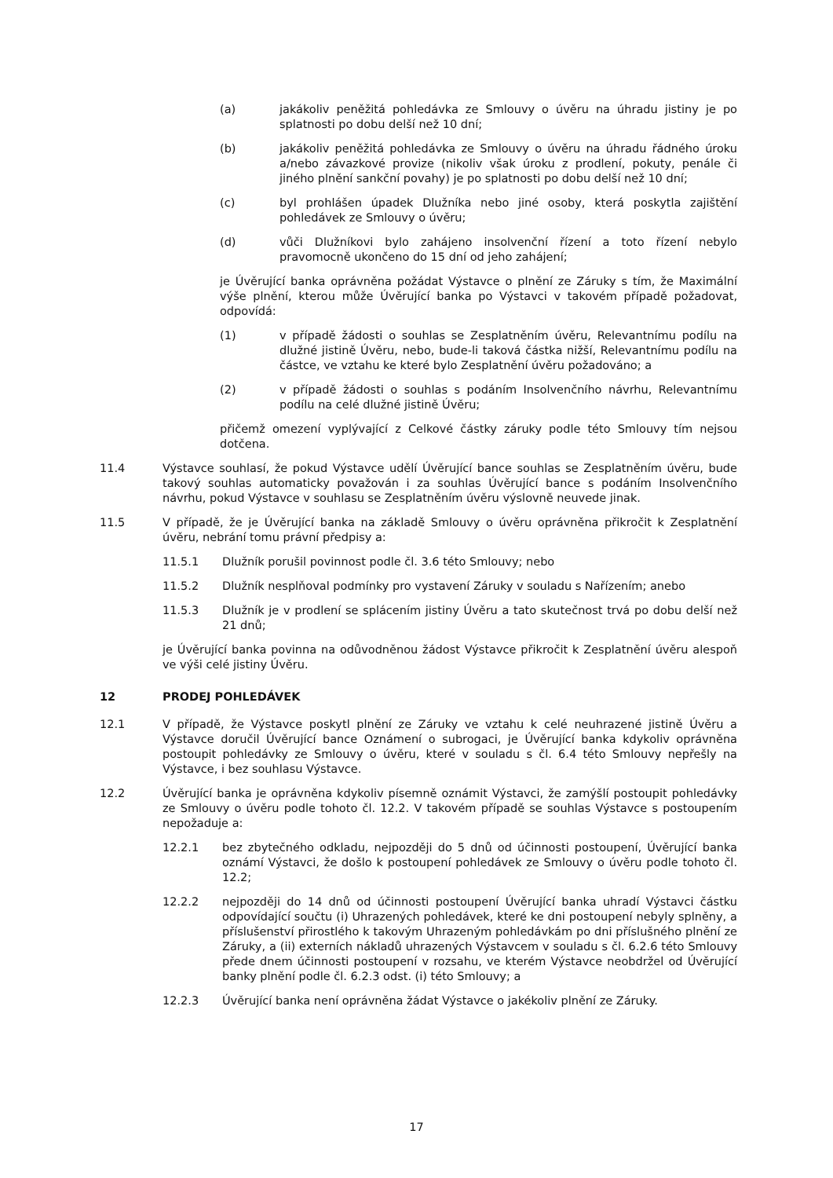(a) jakákoliv peněžitá pohledávka ze Smlouvy o úvěru na úhradu jistiny je po splatnosti po dobu delší než 10 dní;
(b) jakákoliv peněžitá pohledávka ze Smlouvy o úvěru na úhradu řádného úroku a/nebo závazkové provize (nikoliv však úroku z prodlení, pokuty, penále či jiného plnění sankční povahy) je po splatnosti po dobu delší než 10 dní;
(c) byl prohlášen úpadek Dlužníka nebo jiné osoby, která poskytla zajištění pohledávek ze Smlouvy o úvěru;
(d) vůči Dlužníkovi bylo zahájeno insolvenční řízení a toto řízení nebylo pravomocně ukončeno do 15 dní od jeho zahájení;
je Úvěrující banka oprávněna požádat Výstavce o plnění ze Záruky s tím, že Maximální výše plnění, kterou může Úvěrující banka po Výstavci v takovém případě požadovat, odpovídá:
(1) v případě žádosti o souhlas se Zesplatněním úvěru, Relevantnímu podílu na dlužné jistině Úvěru, nebo, bude-li taková částka nižší, Relevantnímu podílu na částce, ve vztahu ke které bylo Zesplatnění úvěru požadováno; a
(2) v případě žádosti o souhlas s podáním Insolvenčního návrhu, Relevantnímu podílu na celé dlužné jistině Úvěru;
přičemž omezení vyplývající z Celkové částky záruky podle této Smlouvy tím nejsou dotčena.
11.4 Výstavce souhlasí, že pokud Výstavce udělí Úvěrující bance souhlas se Zesplatněním úvěru, bude takový souhlas automaticky považován i za souhlas Úvěrující bance s podáním Insolvenčního návrhu, pokud Výstavce v souhlasu se Zesplatněním úvěru výslovně neuvede jinak.
11.5 V případě, že je Úvěrující banka na základě Smlouvy o úvěru oprávněna přikročit k Zesplatnění úvěru, nebrání tomu právní předpisy a:
11.5.1 Dlužník porušil povinnost podle čl. 3.6 této Smlouvy; nebo
11.5.2 Dlužník nesplňoval podmínky pro vystavení Záruky v souladu s Nařízením; anebo
11.5.3 Dlužník je v prodlení se splácením jistiny Úvěru a tato skutečnost trvá po dobu delší než 21 dnů;
je Úvěrující banka povinna na odůvodněnou žádost Výstavce přikročit k Zesplatnění úvěru alespoň ve výši celé jistiny Úvěru.
12 PRODEJ POHLEDÁVEK
12.1 V případě, že Výstavce poskytl plnění ze Záruky ve vztahu k celé neuhrazené jistině Úvěru a Výstavce doručil Úvěrující bance Oznámení o subrogaci, je Úvěrující banka kdykoliv oprávněna postoupit pohledávky ze Smlouvy o úvěru, které v souladu s čl. 6.4 této Smlouvy nepřešly na Výstavce, i bez souhlasu Výstavce.
12.2 Úvěrující banka je oprávněna kdykoliv písemně oznámit Výstavci, že zamýšlí postoupit pohledávky ze Smlouvy o úvěru podle tohoto čl. 12.2. V takovém případě se souhlas Výstavce s postoupením nepožaduje a:
12.2.1 bez zbytečného odkladu, nejpozději do 5 dnů od účinnosti postoupení, Úvěrující banka oznámí Výstavci, že došlo k postoupení pohledávek ze Smlouvy o úvěru podle tohoto čl. 12.2;
12.2.2 nejpozději do 14 dnů od účinnosti postoupení Úvěrující banka uhradí Výstavci částku odpovídající součtu (i) Uhrazených pohledávek, které ke dni postoupení nebyly splněny, a příslušenství přirostlého k takovým Uhrazeným pohledávkám po dni příslušného plnění ze Záruky, a (ii) externích nákladů uhrazených Výstavcem v souladu s čl. 6.2.6 této Smlouvy přede dnem účinnosti postoupení v rozsahu, ve kterém Výstavce neobdržel od Úvěrující banky plnění podle čl. 6.2.3 odst. (i) této Smlouvy; a
12.2.3 Úvěrující banka není oprávněna žádat Výstavce o jakékoliv plnění ze Záruky.
17